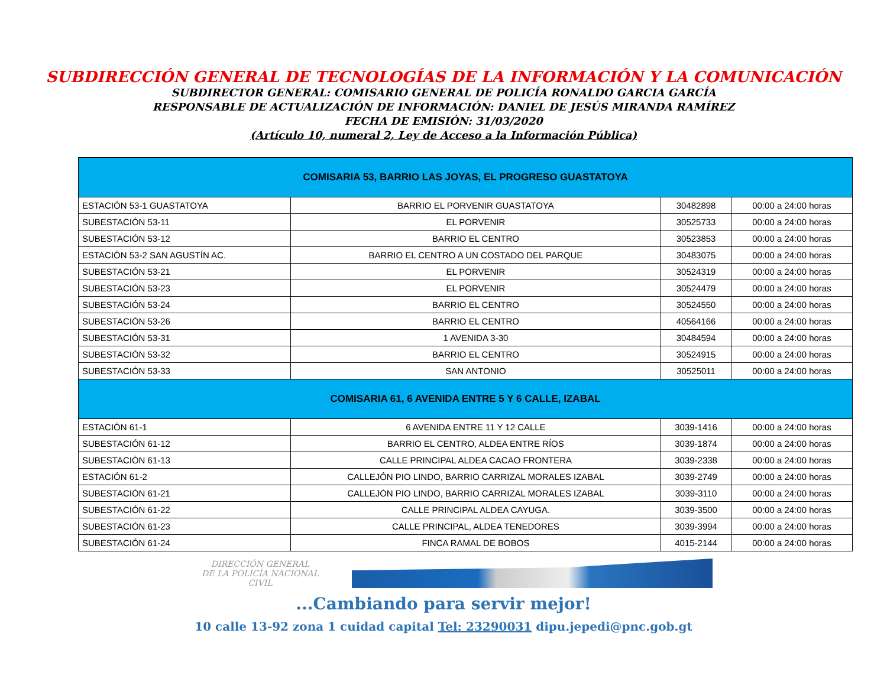SUBDIRECCIÓN GENERAL DE TECNOLOGÍAS DE LA INFORMACIÓN Y LA COMUNICACIÓN
SUBDIRECTOR GENERAL: COMISARIO GENERAL DE POLICÍA RONALDO GARCIA GARCÍA
RESPONSABLE DE ACTUALIZACIÓN DE INFORMACIÓN: DANIEL DE JESÚS MIRANDA RAMÍREZ
FECHA DE EMISIÓN: 31/03/2020
(Artículo 10, numeral 2, Ley de Acceso a la Información Pública)
| COMISARIA 53, BARRIO LAS JOYAS, EL PROGRESO GUASTATOYA | | | |
| --- | --- | --- | --- |
| ESTACIÓN 53-1 GUASTATOYA | BARRIO EL PORVENIR GUASTATOYA | 30482898 | 00:00 a 24:00 horas |
| SUBESTACIÓN 53-11 | EL PORVENIR | 30525733 | 00:00 a 24:00 horas |
| SUBESTACIÓN 53-12 | BARRIO EL CENTRO | 30523853 | 00:00 a 24:00 horas |
| ESTACIÓN 53-2 SAN AGUSTÍN AC. | BARRIO EL CENTRO A UN COSTADO DEL PARQUE | 30483075 | 00:00 a 24:00 horas |
| SUBESTACIÓN 53-21 | EL PORVENIR | 30524319 | 00:00 a 24:00 horas |
| SUBESTACIÓN 53-23 | EL PORVENIR | 30524479 | 00:00 a 24:00 horas |
| SUBESTACIÓN 53-24 | BARRIO EL CENTRO | 30524550 | 00:00 a 24:00 horas |
| SUBESTACIÓN 53-26 | BARRIO EL CENTRO | 40564166 | 00:00 a 24:00 horas |
| SUBESTACIÓN 53-31 | 1 AVENIDA 3-30 | 30484594 | 00:00 a 24:00 horas |
| SUBESTACIÓN 53-32 | BARRIO EL CENTRO | 30524915 | 00:00 a 24:00 horas |
| SUBESTACIÓN 53-33 | SAN ANTONIO | 30525011 | 00:00 a 24:00 horas |
| COMISARIA 61, 6 AVENIDA ENTRE 5 Y 6 CALLE, IZABAL | | | |
| ESTACIÓN 61-1 | 6 AVENIDA ENTRE 11 Y 12 CALLE | 3039-1416 | 00:00 a 24:00 horas |
| SUBESTACIÓN 61-12 | BARRIO EL CENTRO, ALDEA ENTRE RÍOS | 3039-1874 | 00:00 a 24:00 horas |
| SUBESTACIÓN 61-13 | CALLE PRINCIPAL ALDEA CACAO FRONTERA | 3039-2338 | 00:00 a 24:00 horas |
| ESTACIÓN 61-2 | CALLEJÓN PIO LINDO, BARRIO CARRIZAL MORALES IZABAL | 3039-2749 | 00:00 a 24:00 horas |
| SUBESTACIÓN 61-21 | CALLEJÓN PIO LINDO, BARRIO CARRIZAL MORALES IZABAL | 3039-3110 | 00:00 a 24:00 horas |
| SUBESTACIÓN 61-22 | CALLE PRINCIPAL ALDEA CAYUGA. | 3039-3500 | 00:00 a 24:00 horas |
| SUBESTACIÓN 61-23 | CALLE PRINCIPAL, ALDEA TENEDORES | 3039-3994 | 00:00 a 24:00 horas |
| SUBESTACIÓN 61-24 | FINCA RAMAL DE BOBOS | 4015-2144 | 00:00 a 24:00 horas |
DIRECCIÓN GENERAL
DE LA POLICÍA NACIONAL CIVIL
...Cambiando para servir mejor!
10 calle 13-92 zona 1 cuidad capital Tel: 23290031 dipu.jepedi@pnc.gob.gt